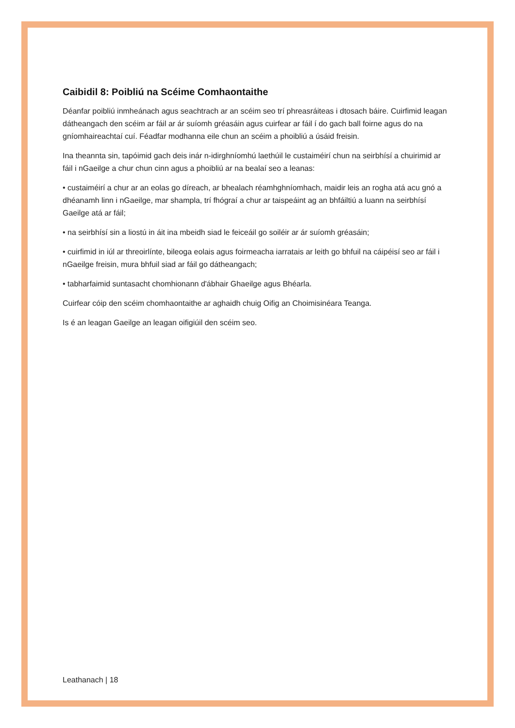Caibidil 8: Poibliú na Scéime Comhaontaithe
Déanfar poibliú inmheánach agus seachtrach ar an scéim seo trí phreasráiteas i dtosach báire. Cuirfimid leagan dátheangach den scéim ar fáil ar ár suíomh gréasáin agus cuirfear ar fáil í do gach ball foirne agus do na gníomhaireachtaí cuí. Féadfar modhanna eile chun an scéim a phoibliú a úsáid freisin.
Ina theannta sin, tapóimid gach deis inár n-idirghníomhú laethúil le custaiméirí chun na seirbhísí a chuirimid ar fáil i nGaeilge a chur chun cinn agus a phoibliú ar na bealaí seo a leanas:
• custaiméirí a chur ar an eolas go díreach, ar bhealach réamhghníomhach, maidir leis an rogha atá acu gnó a dhéanamh linn i nGaeilge, mar shampla, trí fhógraí a chur ar taispeáint ag an bhfáiltiú a luann na seirbhísí Gaeilge atá ar fáil;
• na seirbhísí sin a liostú in áit ina mbeidh siad le feiceáil go soiléir ar ár suíomh gréasáin;
• cuirfimid in iúl ar threoirlínte, bileoga eolais agus foirmeacha iarratais ar leith go bhfuil na cáipéisí seo ar fáil i nGaeilge freisin, mura bhfuil siad ar fáil go dátheangach;
• tabharfaimid suntasacht chomhionann d'ábhair Ghaeilge agus Bhéarla.
Cuirfear cóip den scéim chomhaontaithe ar aghaidh chuig Oifig an Choimisinéara Teanga.
Is é an leagan Gaeilge an leagan oifigiúil den scéim seo.
Leathanach | 18